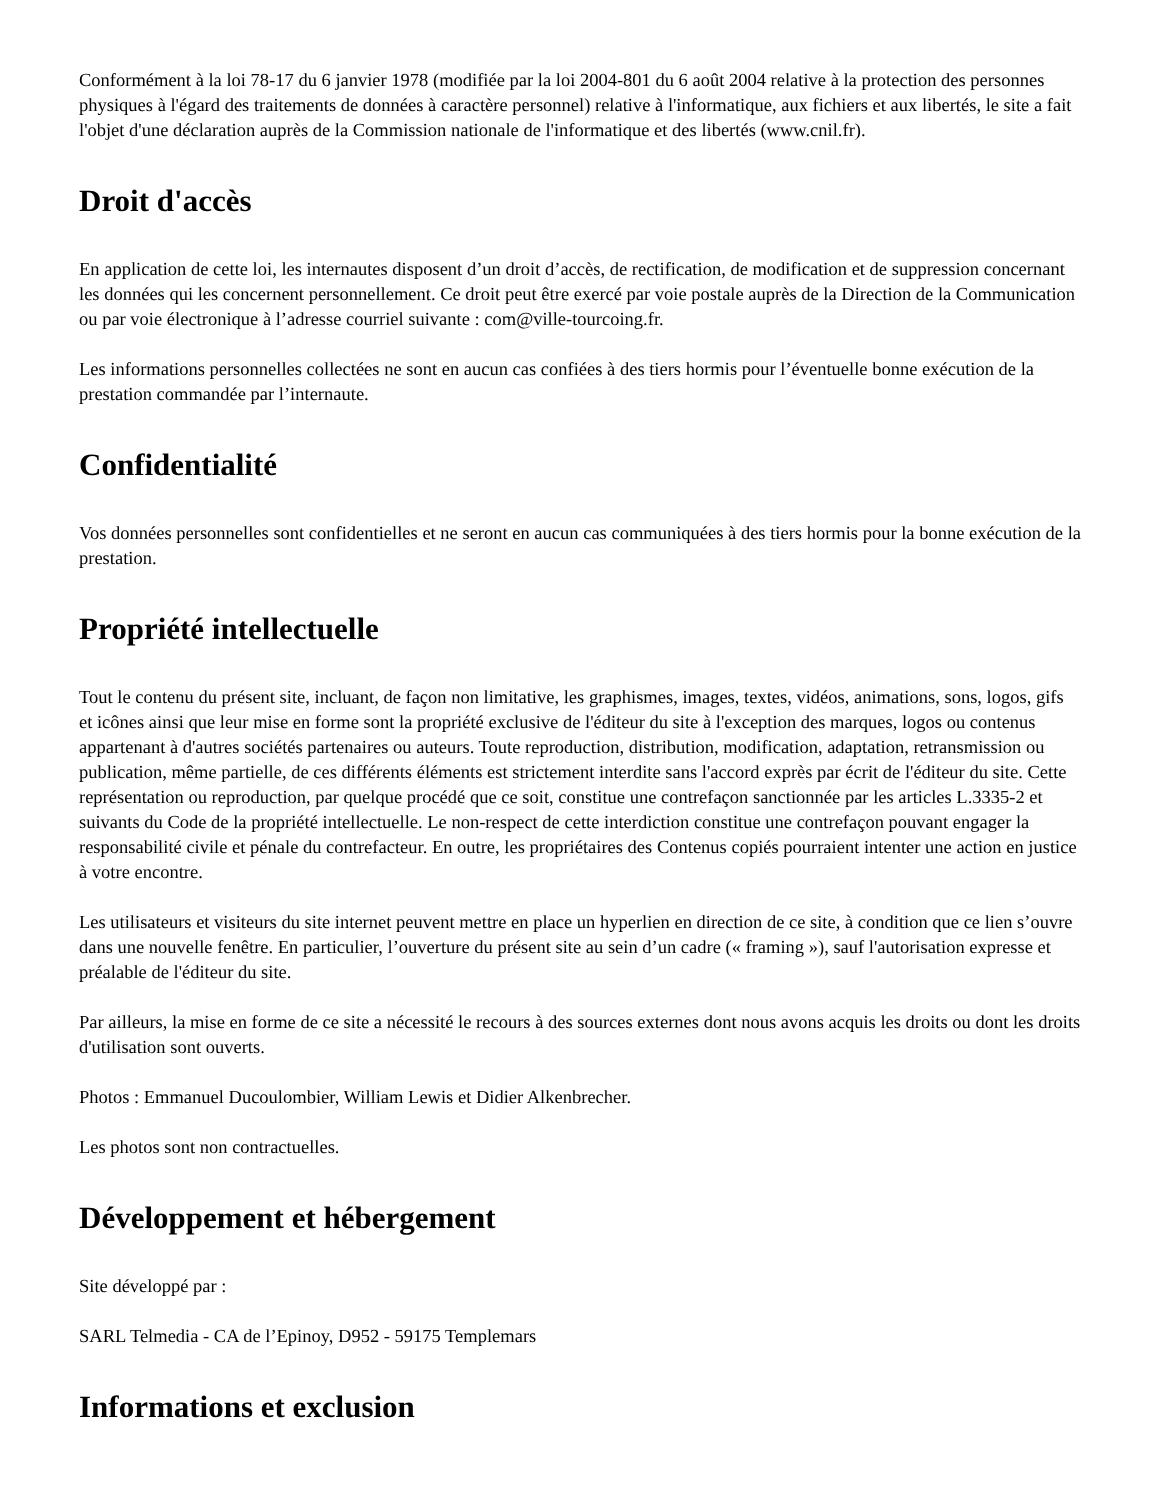Conformément à la loi 78-17 du 6 janvier 1978 (modifiée par la loi 2004-801 du 6 août 2004 relative à la protection des personnes physiques à l'égard des traitements de données à caractère personnel) relative à l'informatique, aux fichiers et aux libertés, le site a fait l'objet d'une déclaration auprès de la Commission nationale de l'informatique et des libertés (www.cnil.fr).
Droit d'accès
En application de cette loi, les internautes disposent d’un droit d’accès, de rectification, de modification et de suppression concernant les données qui les concernent personnellement. Ce droit peut être exercé par voie postale auprès de la Direction de la Communication ou par voie électronique à l’adresse courriel suivante : com@ville-tourcoing.fr.
Les informations personnelles collectées ne sont en aucun cas confiées à des tiers hormis pour l’éventuelle bonne exécution de la prestation commandée par l’internaute.
Confidentialité
Vos données personnelles sont confidentielles et ne seront en aucun cas communiquées à des tiers hormis pour la bonne exécution de la prestation.
Propriété intellectuelle
Tout le contenu du présent site, incluant, de façon non limitative, les graphismes, images, textes, vidéos, animations, sons, logos, gifs et icônes ainsi que leur mise en forme sont la propriété exclusive de l'éditeur du site à l'exception des marques, logos ou contenus appartenant à d'autres sociétés partenaires ou auteurs. Toute reproduction, distribution, modification, adaptation, retransmission ou publication, même partielle, de ces différents éléments est strictement interdite sans l'accord exprès par écrit de l'éditeur du site. Cette représentation ou reproduction, par quelque procédé que ce soit, constitue une contrefaçon sanctionnée par les articles L.3335-2 et suivants du Code de la propriété intellectuelle. Le non-respect de cette interdiction constitue une contrefaçon pouvant engager la responsabilité civile et pénale du contrefacteur. En outre, les propriétaires des Contenus copiés pourraient intenter une action en justice à votre encontre.
Les utilisateurs et visiteurs du site internet peuvent mettre en place un hyperlien en direction de ce site, à condition que ce lien s’ouvre dans une nouvelle fenêtre. En particulier, l’ouverture du présent site au sein d’un cadre (« framing »), sauf l'autorisation expresse et préalable de l'éditeur du site.
Par ailleurs, la mise en forme de ce site a nécessité le recours à des sources externes dont nous avons acquis les droits ou dont les droits d'utilisation sont ouverts.
Photos : Emmanuel Ducoulombier, William Lewis et Didier Alkenbrecher.
Les photos sont non contractuelles.
Développement et hébergement
Site développé par :
SARL Telmedia - CA de l’Epinoy, D952 - 59175 Templemars
Informations et exclusion